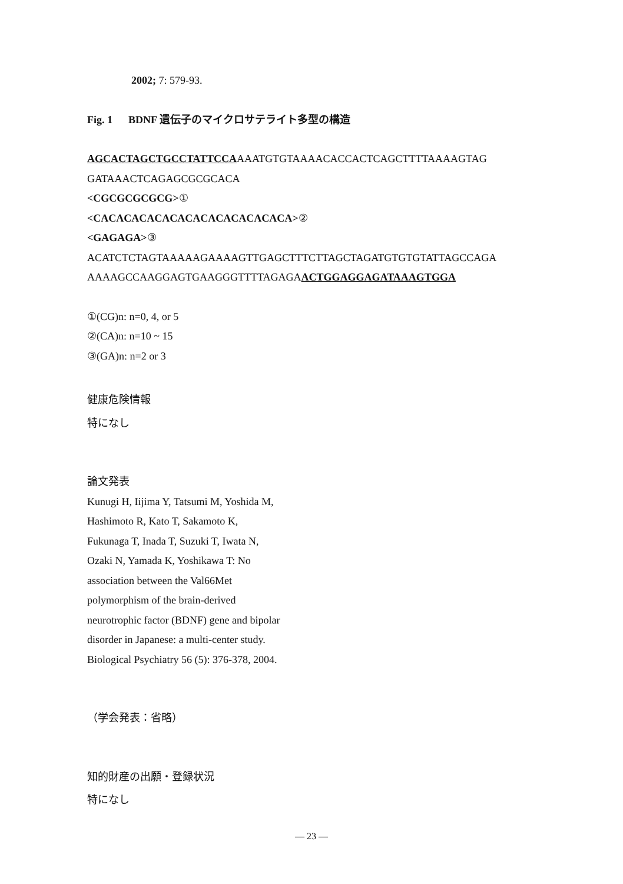2002; 7: 579-93.
Fig. 1 BDNF 遺伝子のマイクロサテライト多型の構造
AGCACTAGCTGCCTATTCCAAAATGTGTAAAACACCACTCAGCTTTTAAAAGTAG
GATAAACTCAGAGCGCGCACA
<CGCGCGCGCG>①
<CACACACACACACACACACACACACA>②
<GAGAGA>③
ACATCTCTAGTAAAAAGAAAAGTTGAGCTTTCTTAGCTAGATGTGTGTATTAGCCAGA
AAAAGCCAAGGAGTGAAGGGTTTTAGAGAACTGGAGGAGATAAAGTGGA
①(CG)n: n=0, 4, or 5
②(CA)n: n=10 ~ 15
③(GA)n: n=2 or 3
健康危険情報
特になし
論文発表
Kunugi H, Iijima Y, Tatsumi M, Yoshida M,
Hashimoto R, Kato T, Sakamoto K,
Fukunaga T, Inada T, Suzuki T, Iwata N,
Ozaki N, Yamada K, Yoshikawa T: No
association between the Val66Met
polymorphism of the brain-derived
neurotrophic factor (BDNF) gene and bipolar
disorder in Japanese: a multi-center study.
Biological Psychiatry 56 (5): 376-378, 2004.
（学会発表：省略）
知的財産の出願・登録状況
特になし
— 23 —